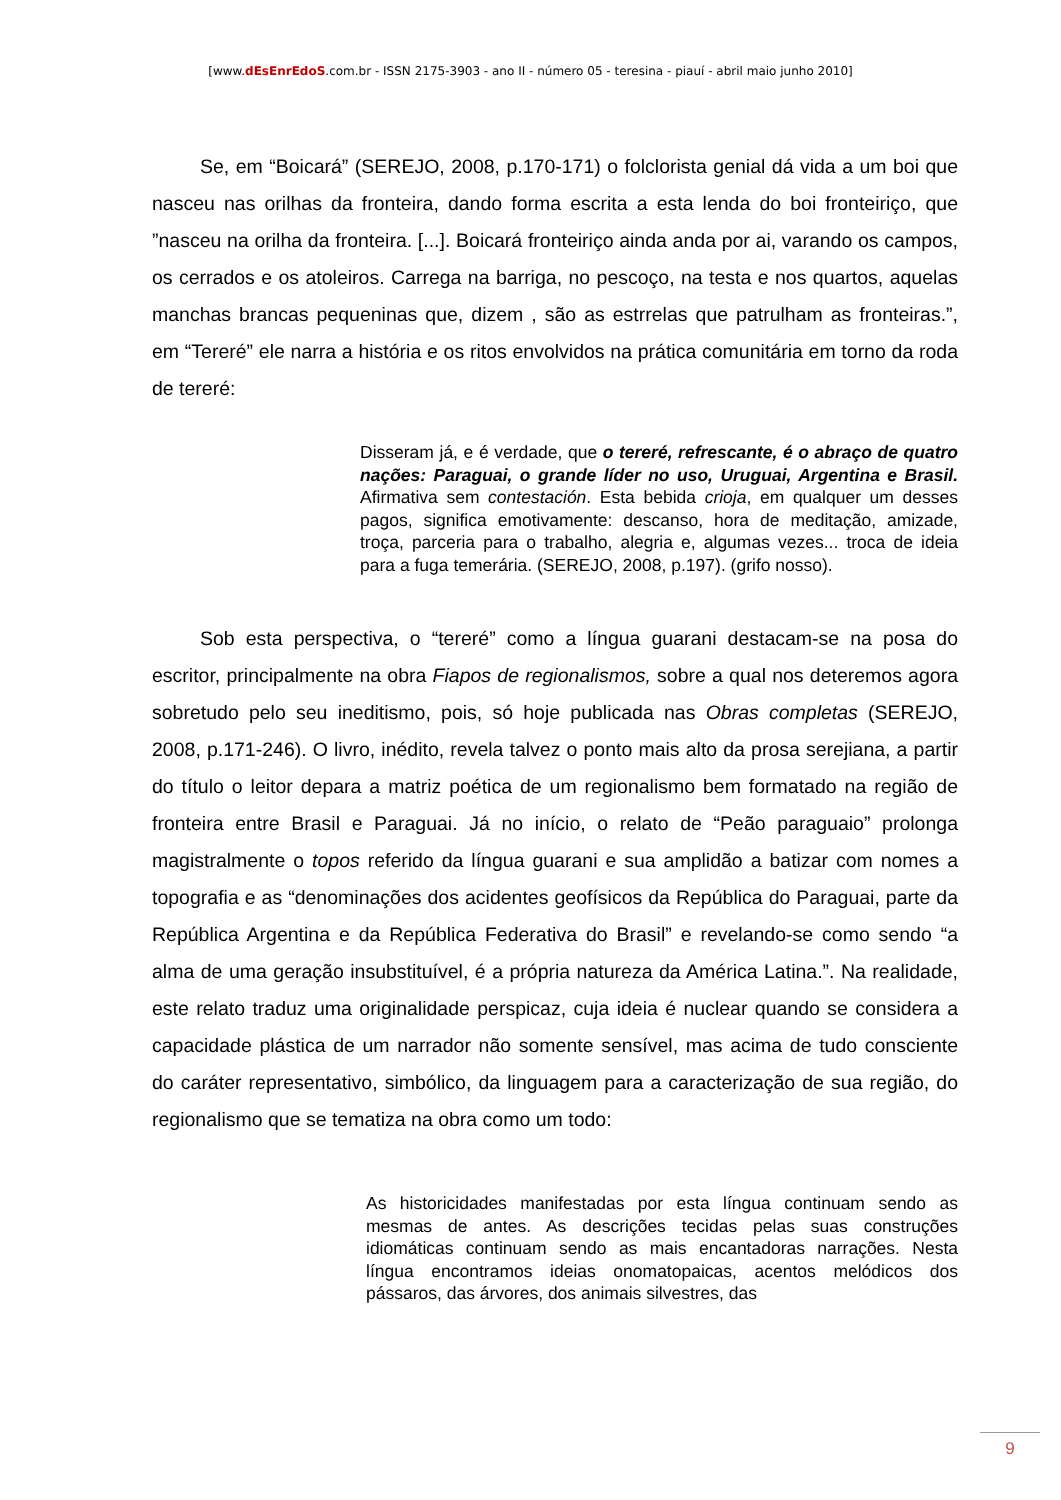[www.dEsEnrEdoS.com.br - ISSN 2175-3903 - ano II - número 05 - teresina - piauí - abril maio junho 2010]
Se, em “Boicará” (SEREJO, 2008, p.170-171) o folclorista genial dá vida a um boi que nasceu nas orilhas da fronteira, dando forma escrita a esta lenda do boi fronteiriço, que ”nasceu na orilha da fronteira. [...]. Boicará fronteiriço ainda anda por ai, varando os campos, os cerrados e os atoleiros. Carrega na barriga, no pescoço, na testa e nos quartos, aquelas manchas brancas pequeninas que, dizem , são as estrrelas que patrulham as fronteiras.”, em “Tereré” ele narra a história e os ritos envolvidos na prática comunitária em torno da roda de tereré:
Disseram já, e é verdade, que o tereré, refrescante, é o abraço de quatro nações: Paraguai, o grande líder no uso, Uruguai, Argentina e Brasil. Afirmativa sem contestación. Esta bebida crioja, em qualquer um desses pagos, significa emotivamente: descanso, hora de meditação, amizade, troça, parceria para o trabalho, alegria e, algumas vezes... troca de ideia para a fuga temerária. (SEREJO, 2008, p.197). (grifo nosso).
Sob esta perspectiva, o “tereré” como a língua guarani destacam-se na posa do escritor, principalmente na obra Fiapos de regionalismos, sobre a qual nos deteremos agora sobretudo pelo seu ineditismo, pois, só hoje publicada nas Obras completas (SEREJO, 2008, p.171-246). O livro, inédito, revela talvez o ponto mais alto da prosa serejiana, a partir do título o leitor depara a matriz poética de um regionalismo bem formatado na região de fronteira entre Brasil e Paraguai. Já no início, o relato de “Peão paraguaio” prolonga magistralmente o topos referido da língua guarani e sua amplidão a batizar com nomes a topografia e as “denominações dos acidentes geofísicos da República do Paraguai, parte da República Argentina e da República Federativa do Brasil” e revelando-se como sendo “a alma de uma geração insubstituível, é a própria natureza da América Latina.”. Na realidade, este relato traduz uma originalidade perspicaz, cuja ideia é nuclear quando se considera a capacidade plástica de um narrador não somente sensível, mas acima de tudo consciente do caráter representativo, simbólico, da linguagem para a caracterização de sua região, do regionalismo que se tematiza na obra como um todo:
As historicidades manifestadas por esta língua continuam sendo as mesmas de antes. As descrições tecidas pelas suas construções idiomáticas continuam sendo as mais encantadoras narrações. Nesta língua encontramos ideias onomatopaicas, acentos melódicos dos pássaros, das árvores, dos animais silvestres, das
9